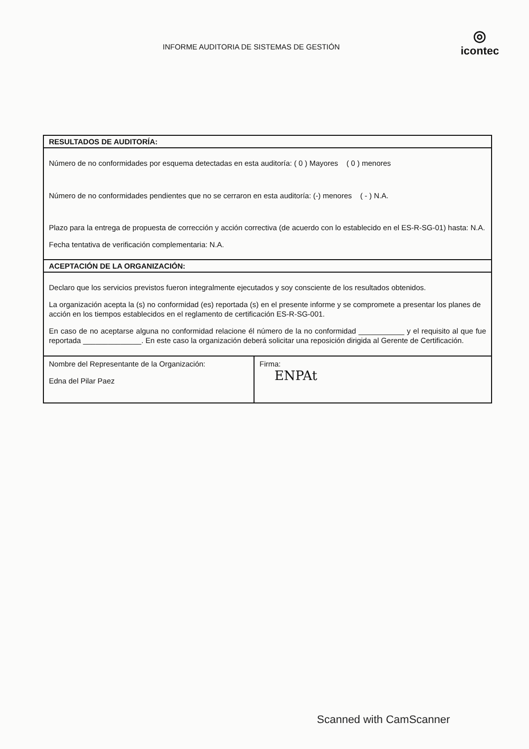INFORME AUDITORIA DE SISTEMAS DE GESTIÓN
◎
icontec
| RESULTADOS DE AUDITORÍA: | |
| Número de no conformidades por esquema detectadas en esta auditoría: ( 0 ) Mayores ( 0 ) menores Número de no conformidades pendientes que no se cerraron en esta auditoría: (-) menores ( - ) N.A. Plazo para la entrega de propuesta de corrección y acción correctiva (de acuerdo con lo establecido en el ES-R-SG-01) hasta: N.A. Fecha tentativa de verificación complementaria: N.A. | |
| ACEPTACIÓN DE LA ORGANIZACIÓN: | |
| Declaro que los servicios previstos fueron integralmente ejecutados y soy consciente de los resultados obtenidos. La organización acepta la (s) no conformidad (es) reportada (s) en el presente informe y se compromete a presentar los planes de acción en los tiempos establecidos en el reglamento de certificación ES-R-SG-001. En caso de no aceptarse alguna no conformidad relacione él número de la no conformidad ___________ y el requisito al que fue reportada ______________. En este caso la organización deberá solicitar una reposición dirigida al Gerente de Certificación. | |
| Nombre del Representante de la Organización: Edna del Pilar Paez | Firma: ENPAt |
Scanned with CamScanner